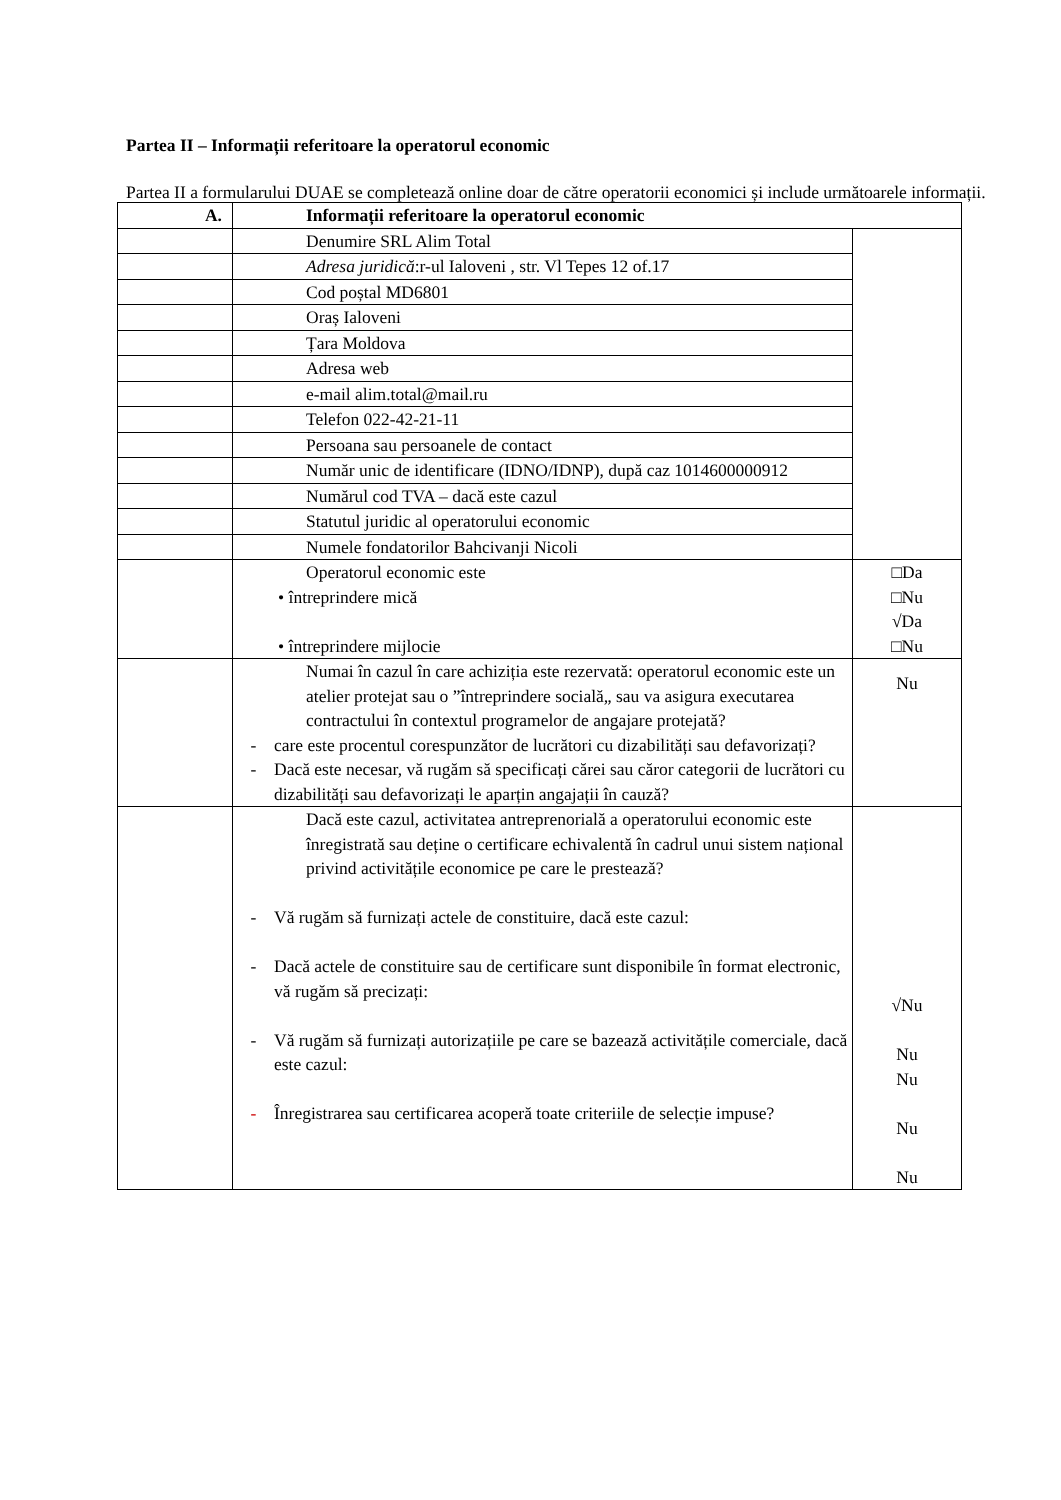Partea II – Informații referitoare la operatorul economic
Partea II a formularului DUAE se completează online doar de către operatorii economici și include următoarele informații.
| A. | Informații referitoare la operatorul economic | |
| --- | --- | --- |
| | Denumire SRL Alim Total | |
| | Adresa juridică :r-ul Ialoveni , str. Vl Tepes 12 of.17 | |
| | Cod poștal MD6801 | |
| | Oraș Ialoveni | |
| | Țara Moldova | |
| | Adresa web | |
| | e-mail alim.total@mail.ru | |
| | Telefon 022-42-21-11 | |
| | Persoana sau persoanele de contact | |
| | Număr unic de identificare (IDNO/IDNP), după caz 1014600000912 | |
| | Numărul cod TVA – dacă este cazul | |
| | Statutul juridic al operatorului economic | |
| | Numele fondatorilor Bahcivanji Nicoli | |
| | Operatorul economic este • întreprindere mică • întreprindere mijlocie | □Da □Nu √Da □Nu |
| | Numai în cazul în care achiziția este rezervată: operatorul economic este un atelier protejat sau o ”întreprindere socială„ sau va asigura executarea contractului în contextul programelor de angajare protejată? - care este procentul corespunzător de lucrători cu dizabilități sau defavorizați? - Dacă este necesar, vă rugăm să specificați cărei sau căror categorii de lucrători cu dizabilități sau defavorizați le aparțin angajații în cauză? | Nu |
| | Dacă este cazul, activitatea antreprenorială a operatorului economic este înregistrată sau deține o certificare echivalentă în cadrul unui sistem național privind activitățile economice pe care le prestează? - Vă rugăm să furnizați actele de constituire, dacă este cazul: - Dacă actele de constituire sau de certificare sunt disponibile în format electronic, vă rugăm să precizați: - Vă rugăm să furnizați autorizațiile pe care se bazează activitățile comerciale, dacă este cazul: - Înregistrarea sau certificarea acoperă toate criteriile de selecție impuse? | √Nu Nu Nu Nu Nu |